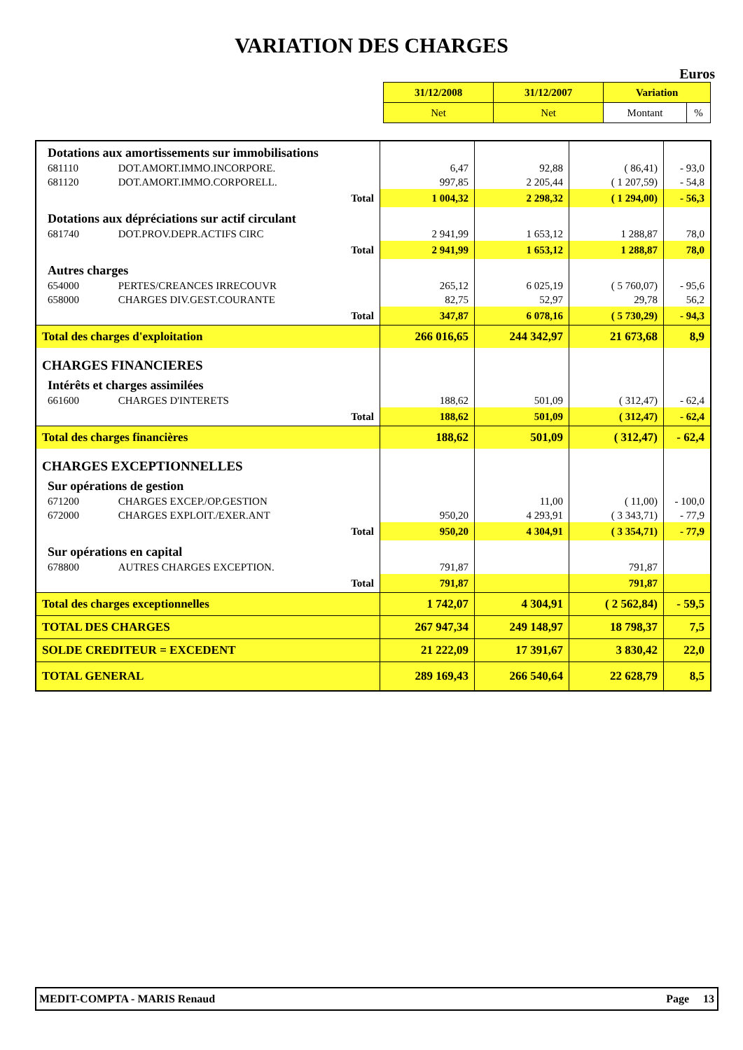VARIATION DES CHARGES
Euros
| 31/12/2008 | 31/12/2007 | Variation | |
| Net | Net | Montant | % |
| Dotations aux amortissements sur immobilisations | | | | | |
| 681110 | DOT.AMORT.IMMO.INCORPORE. | 6,47 | 92,88 | ( 86,41) | - 93,0 |
| 681120 | DOT.AMORT.IMMO.CORPORELL. | 997,85 | 2 205,44 | ( 1 207,59) | - 54,8 |
| Total | | 1 004,32 | 2 298,32 | ( 1 294,00) | - 56,3 |
| Dotations aux dépréciations sur actif circulant | | | | | |
| 681740 | DOT.PROV.DEPR.ACTIFS CIRC | 2 941,99 | 1 653,12 | 1 288,87 | 78,0 |
| Total | | 2 941,99 | 1 653,12 | 1 288,87 | 78,0 |
| Autres charges | | | | | |
| 654000 | PERTES/CREANCES IRRECOUVR | 265,12 | 6 025,19 | ( 5 760,07) | - 95,6 |
| 658000 | CHARGES DIV.GEST.COURANTE | 82,75 | 52,97 | 29,78 | 56,2 |
| Total | | 347,87 | 6 078,16 | ( 5 730,29) | - 94,3 |
| Total des charges d'exploitation | | 266 016,65 | 244 342,97 | 21 673,68 | 8,9 |
| CHARGES FINANCIERES | | | | | |
| Intérêts et charges assimilées | | | | | |
| 661600 | CHARGES D'INTERETS | 188,62 | 501,09 | ( 312,47) | - 62,4 |
| Total | | 188,62 | 501,09 | ( 312,47) | - 62,4 |
| Total des charges financières | | 188,62 | 501,09 | ( 312,47) | - 62,4 |
| CHARGES EXCEPTIONNELLES | | | | | |
| Sur opérations de gestion | | | | | |
| 671200 | CHARGES EXCEP./OP.GESTION | | 11,00 | ( 11,00) | - 100,0 |
| 672000 | CHARGES EXPLOIT./EXER.ANT | 950,20 | 4 293,91 | ( 3 343,71) | - 77,9 |
| Total | | 950,20 | 4 304,91 | ( 3 354,71) | - 77,9 |
| Sur opérations en capital | | | | | |
| 678800 | AUTRES CHARGES EXCEPTION. | 791,87 | | 791,87 | |
| Total | | 791,87 | | 791,87 | |
| Total des charges exceptionnelles | | 1 742,07 | 4 304,91 | ( 2 562,84) | - 59,5 |
| TOTAL DES CHARGES | | 267 947,34 | 249 148,97 | 18 798,37 | 7,5 |
| SOLDE CREDITEUR = EXCEDENT | | 21 222,09 | 17 391,67 | 3 830,42 | 22,0 |
| TOTAL GENERAL | | 289 169,43 | 266 540,64 | 22 628,79 | 8,5 |
MEDIT-COMPTA - MARIS Renaud Page 13